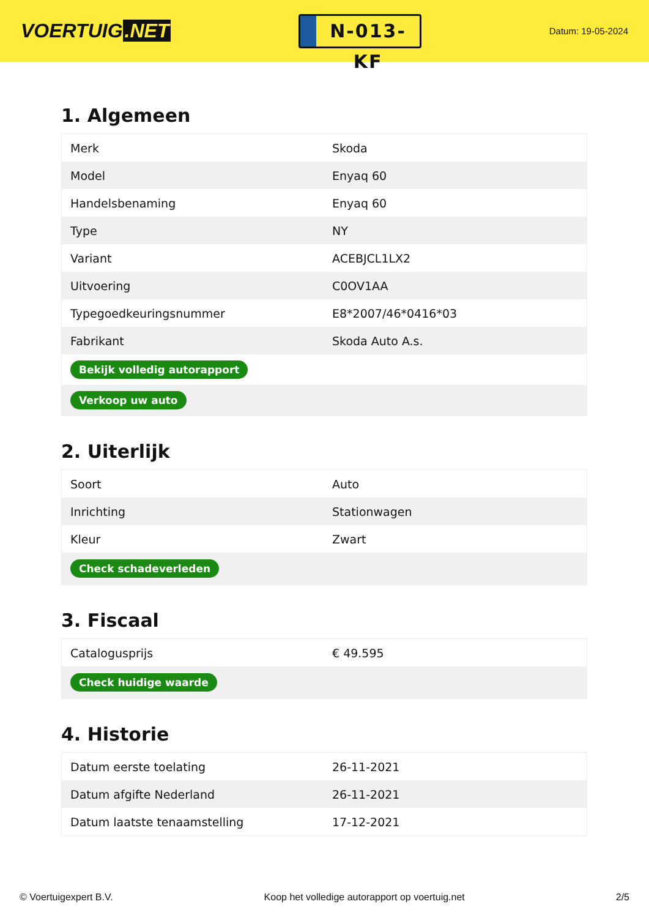VOERTUIG.NET
N-013-KF
Datum: 19-05-2024
1. Algemeen
| Merk | Skoda |
| Model | Enyaq 60 |
| Handelsbenaming | Enyaq 60 |
| Type | NY |
| Variant | ACEBJCL1LX2 |
| Uitvoering | C0OV1AA |
| Typegoedkeuringsnummer | E8*2007/46*0416*03 |
| Fabrikant | Skoda Auto A.s. |
| Bekijk volledig autorapport | |
| Verkoop uw auto | |
2. Uiterlijk
| Soort | Auto |
| Inrichting | Stationwagen |
| Kleur | Zwart |
| Check schadeverleden | |
3. Fiscaal
| Catalogusprijs | € 49.595 |
| Check huidige waarde | |
4. Historie
| Datum eerste toelating | 26-11-2021 |
| Datum afgifte Nederland | 26-11-2021 |
| Datum laatste tenaamstelling | 17-12-2021 |
© Voertuigexpert B.V. Koop het volledige autorapport op voertuig.net 2/5